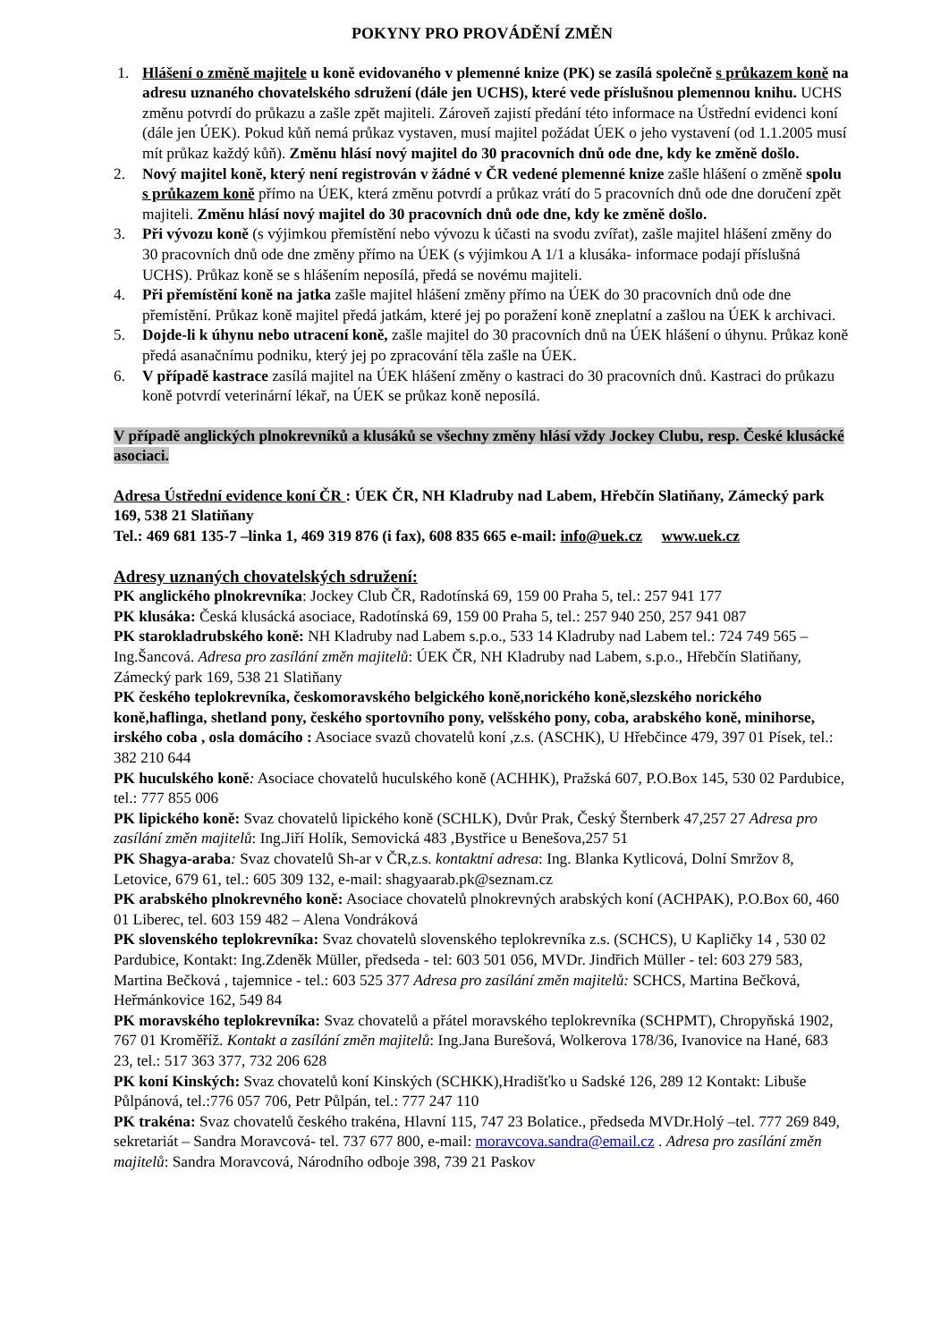POKYNY PRO PROVÁDĚNÍ ZMĚN
1. Hlášení o změně majitele u koně evidovaného v plemenné knize (PK) se zasílá společně s průkazem koně na adresu uznaného chovatelského sdružení (dále jen UCHS), které vede příslušnou plemennou knihu. UCHS změnu potvrdí do průkazu a zašle zpět majiteli. Zároveň zajistí předání této informace na Ústřední evidenci koní (dále jen ÚEK). Pokud kůň nemá průkaz vystaven, musí majitel požádat ÚEK o jeho vystavení (od 1.1.2005 musí mít průkaz každý kůň). Změnu hlásí nový majitel do 30 pracovních dnů ode dne, kdy ke změně došlo.
2. Nový majitel koně, který není registrován v žádné v ČR vedené plemenné knize zašle hlášení o změně spolu s průkazem koně přímo na ÚEK, která změnu potvrdí a průkaz vrátí do 5 pracovních dnů ode dne doručení zpět majiteli. Změnu hlásí nový majitel do 30 pracovních dnů ode dne, kdy ke změně došlo.
3. Při vývozu koně (s výjimkou přemístění nebo vývozu k účasti na svodu zvířat), zašle majitel hlášení změny do 30 pracovních dnů ode dne změny přímo na ÚEK (s výjimkou A 1/1 a klusáka- informace podají příslušná UCHS). Průkaz koně se s hlášením neposílá, předá se novému majiteli.
4. Při přemístění koně na jatka zašle majitel hlášení změny přímo na ÚEK do 30 pracovních dnů ode dne přemístění. Průkaz koně majitel předá jatkám, které jej po poražení koně zneplatní a zašlou na ÚEK k archivaci.
5. Dojde-li k úhynu nebo utracení koně, zašle majitel do 30 pracovních dnů na ÚEK hlášení o úhynu. Průkaz koně předá asanačnímu podniku, který jej po zpracování těla zašle na ÚEK.
6. V případě kastrace zasílá majitel na ÚEK hlášení změny o kastraci do 30 pracovních dnů. Kastraci do průkazu koně potvrdí veterinární lékař, na ÚEK se průkaz koně neposílá.
V případě anglických plnokrevníků a klusáků se všechny změny hlásí vždy Jockey Clubu, resp. České klusácké asociaci.
Adresa Ústřední evidence koní ČR : ÚEK ČR, NH Kladruby nad Labem, Hřebčín Slatiňany, Zámecký park 169, 538 21 Slatiňany
Tel.: 469 681 135-7 –linka 1, 469 319 876 (i fax), 608 835 665 e-mail: info@uek.cz www.uek.cz
Adresy uznaných chovatelských sdružení:
PK anglického plnokrevníka: Jockey Club ČR, Radotínská 69, 159 00 Praha 5, tel.: 257 941 177
PK klusáka: Česká klusácká asociace, Radotínská 69, 159 00 Praha 5, tel.: 257 940 250, 257 941 087
PK starokladrubského koně: NH Kladruby nad Labem s.p.o., 533 14 Kladruby nad Labem tel.: 724 749 565 – Ing.Šancová. Adresa pro zasílání změn majitelů: ÚEK ČR, NH Kladruby nad Labem, s.p.o., Hřebčín Slatiňany, Zámecký park 169, 538 21 Slatiňany
PK českého teplokrevníka, českomoravského belgického koně,norického koně,slezského norického koně,haflinga, shetland pony, českého sportovního pony, velšského pony, coba, arabského koně, minihorse, irského coba , osla domácího : Asociace svazů chovatelů koní ,z.s. (ASCHK), U Hřebčince 479, 397 01 Písek, tel.: 382 210 644
PK huculského koně: Asociace chovatelů huculského koně (ACHHK), Pražská 607, P.O.Box 145, 530 02 Pardubice, tel.: 777 855 006
PK lipického koně: Svaz chovatelů lipického koně (SCHLK), Dvůr Prak, Český Šternberk 47,257 27 Adresa pro zasílání změn majitelů: Ing.Jiří Holík, Semovická 483 ,Bystřice u Benešova,257 51
PK Shagya-araba: Svaz chovatelů Sh-ar v ČR,z.s. kontaktní adresa: Ing. Blanka Kytlicová, Dolní Smržov 8, Letovice, 679 61, tel.: 605 309 132, e-mail: shagyaarab.pk@seznam.cz
PK arabského plnokrevného koně: Asociace chovatelů plnokrevných arabských koní (ACHPAK), P.O.Box 60, 460 01 Liberec, tel. 603 159 482 – Alena Vondráková
PK slovenského teplokrevníka: Svaz chovatelů slovenského teplokrevníka z.s. (SCHCS), U Kapličky 14 , 530 02 Pardubice, Kontakt: Ing.Zdeněk Müller, předseda - tel: 603 501 056, MVDr. Jindřich Müller - tel: 603 279 583, Martina Bečková , tajemnice - tel.: 603 525 377 Adresa pro zasílání změn majitelů: SCHCS, Martina Bečková, Heřmánkovice 162, 549 84
PK moravského teplokrevníka: Svaz chovatelů a přátel moravského teplokrevníka (SCHPMT), Chropyňská 1902, 767 01 Kroměříž. Kontakt a zasílání změn majitelů: Ing.Jana Burešová, Wolkerova 178/36, Ivanovice na Hané, 683 23, tel.: 517 363 377, 732 206 628
PK koní Kinských: Svaz chovatelů koní Kinských (SCHKK),Hradišťko u Sadské 126, 289 12 Kontakt: Libuše Půlpánová, tel.:776 057 706, Petr Půlpán, tel.: 777 247 110
PK trakéna: Svaz chovatelů českého trakéna, Hlavní 115, 747 23 Bolatice., předseda MVDr.Holý –tel. 777 269 849, sekretariát – Sandra Moravcová- tel. 737 677 800, e-mail: moravcova.sandra@email.cz . Adresa pro zasílání změn majitelů: Sandra Moravcová, Národního odboje 398, 739 21 Paskov